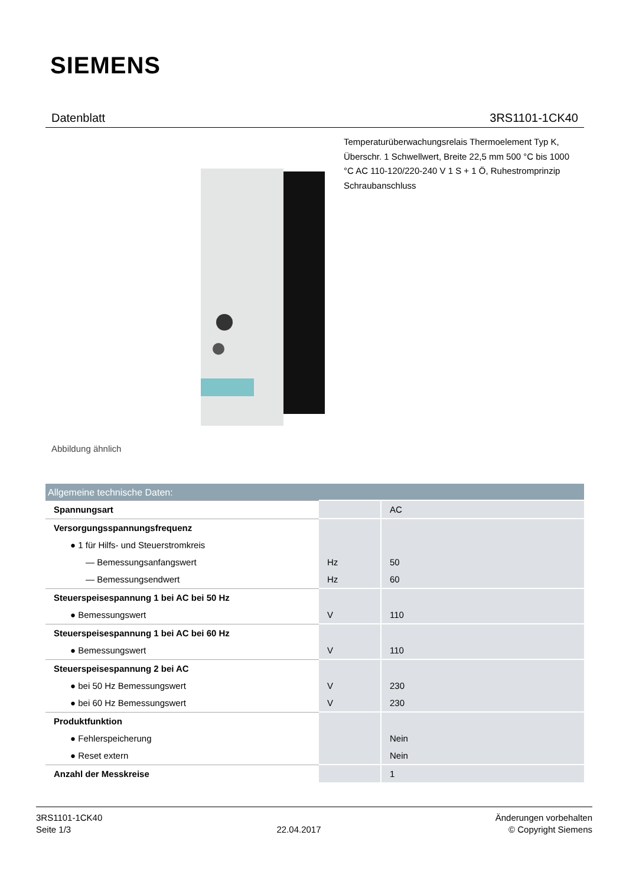SIEMENS
Datenblatt 3RS1101-1CK40
Temperaturüberwachungsrelais Thermoelement Typ K, Überschr. 1 Schwellwert, Breite 22,5 mm 500 °C bis 1000 °C AC 110-120/220-240 V 1 S + 1 Ö, Ruhestromprinzip Schraubanschluss
Abbildung ähnlich
| Allgemeine technische Daten: | | |
| --- | --- | --- |
| Spannungsart | | AC |
| Versorgungsspannungsfrequenz | | |
| ● 1 für Hilfs- und Steuerstromkreis | | |
| — Bemessungsanfangswert | Hz | 50 |
| — Bemessungsendwert | Hz | 60 |
| Steuerspeisespannung 1 bei AC bei 50 Hz | | |
| ● Bemessungswert | V | 110 |
| Steuerspeisespannung 1 bei AC bei 60 Hz | | |
| ● Bemessungswert | V | 110 |
| Steuerspeisespannung 2 bei AC | | |
| ● bei 50 Hz Bemessungswert | V | 230 |
| ● bei 60 Hz Bemessungswert | V | 230 |
| Produktfunktion | | |
| ● Fehlerspeicherung | | Nein |
| ● Reset extern | | Nein |
| Anzahl der Messkreise | | 1 |
3RS1101-1CK40
Seite 1/3
22.04.2017
Änderungen vorbehalten
© Copyright Siemens